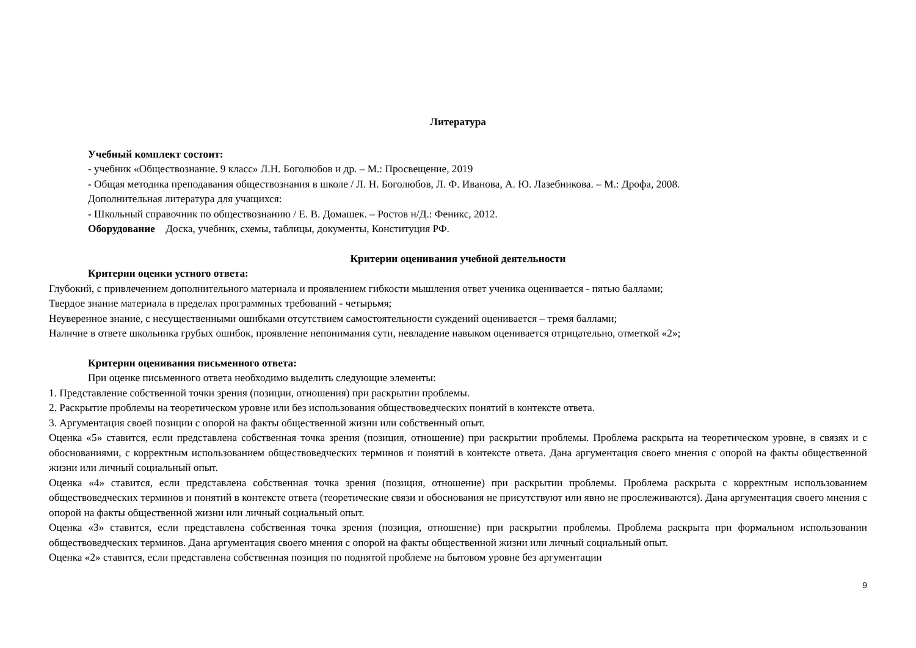Литература
Учебный комплект состоит:
- учебник «Обществознание. 9 класс» Л.Н. Боголюбов и др. – М.: Просвещение, 2019
- Общая методика преподавания обществознания в школе / Л. Н. Боголюбов, Л. Ф. Иванова, А. Ю. Лазебникова. – М.: Дрофа, 2008.
Дополнительная литература для учащихся:
- Школьный справочник по обществознанию / Е. В. Домашек. – Ростов н/Д.: Феникс, 2012.
Оборудование Доска, учебник, схемы, таблицы, документы, Конституция РФ.
Критерии оценивания учебной деятельности
Критерии оценки устного ответа:
Глубокий, с привлечением дополнительного материала и проявлением гибкости мышления ответ ученика оценивается - пятью баллами;
Твердое знание материала в пределах программных требований - четырьмя;
Неуверенное знание, с несущественными ошибками отсутствием самостоятельности суждений оценивается – тремя баллами;
Наличие в ответе школьника грубых ошибок, проявление непонимания сути, невладение навыком оценивается отрицательно, отметкой «2»;
Критерии оценивания письменного ответа:
При оценке письменного ответа необходимо выделить следующие элементы:
1. Представление собственной точки зрения (позиции, отношения) при раскрытии проблемы.
2. Раскрытие проблемы на теоретическом уровне или без использования обществоведческих понятий в контексте ответа.
3. Аргументация своей позиции с опорой на факты общественной жизни или собственный опыт.
Оценка «5» ставится, если представлена собственная точка зрения (позиция, отношение) при раскрытии проблемы. Проблема раскрыта на теоретическом уровне, в связях и с обоснованиями, с корректным использованием обществоведческих терминов и понятий в контексте ответа. Дана аргументация своего мнения с опорой на факты общественной жизни или личный социальный опыт.
Оценка «4» ставится, если представлена собственная точка зрения (позиция, отношение) при раскрытии проблемы. Проблема раскрыта с корректным использованием обществоведческих терминов и понятий в контексте ответа (теоретические связи и обоснования не присутствуют или явно не прослеживаются). Дана аргументация своего мнения с опорой на факты общественной жизни или личный социальный опыт.
Оценка «3» ставится, если представлена собственная точка зрения (позиция, отношение) при раскрытии проблемы. Проблема раскрыта при формальном использовании обществоведческих терминов. Дана аргументация своего мнения с опорой на факты общественной жизни или личный социальный опыт.
Оценка «2» ставится, если представлена собственная позиция по поднятой проблеме на бытовом уровне без аргументации
9